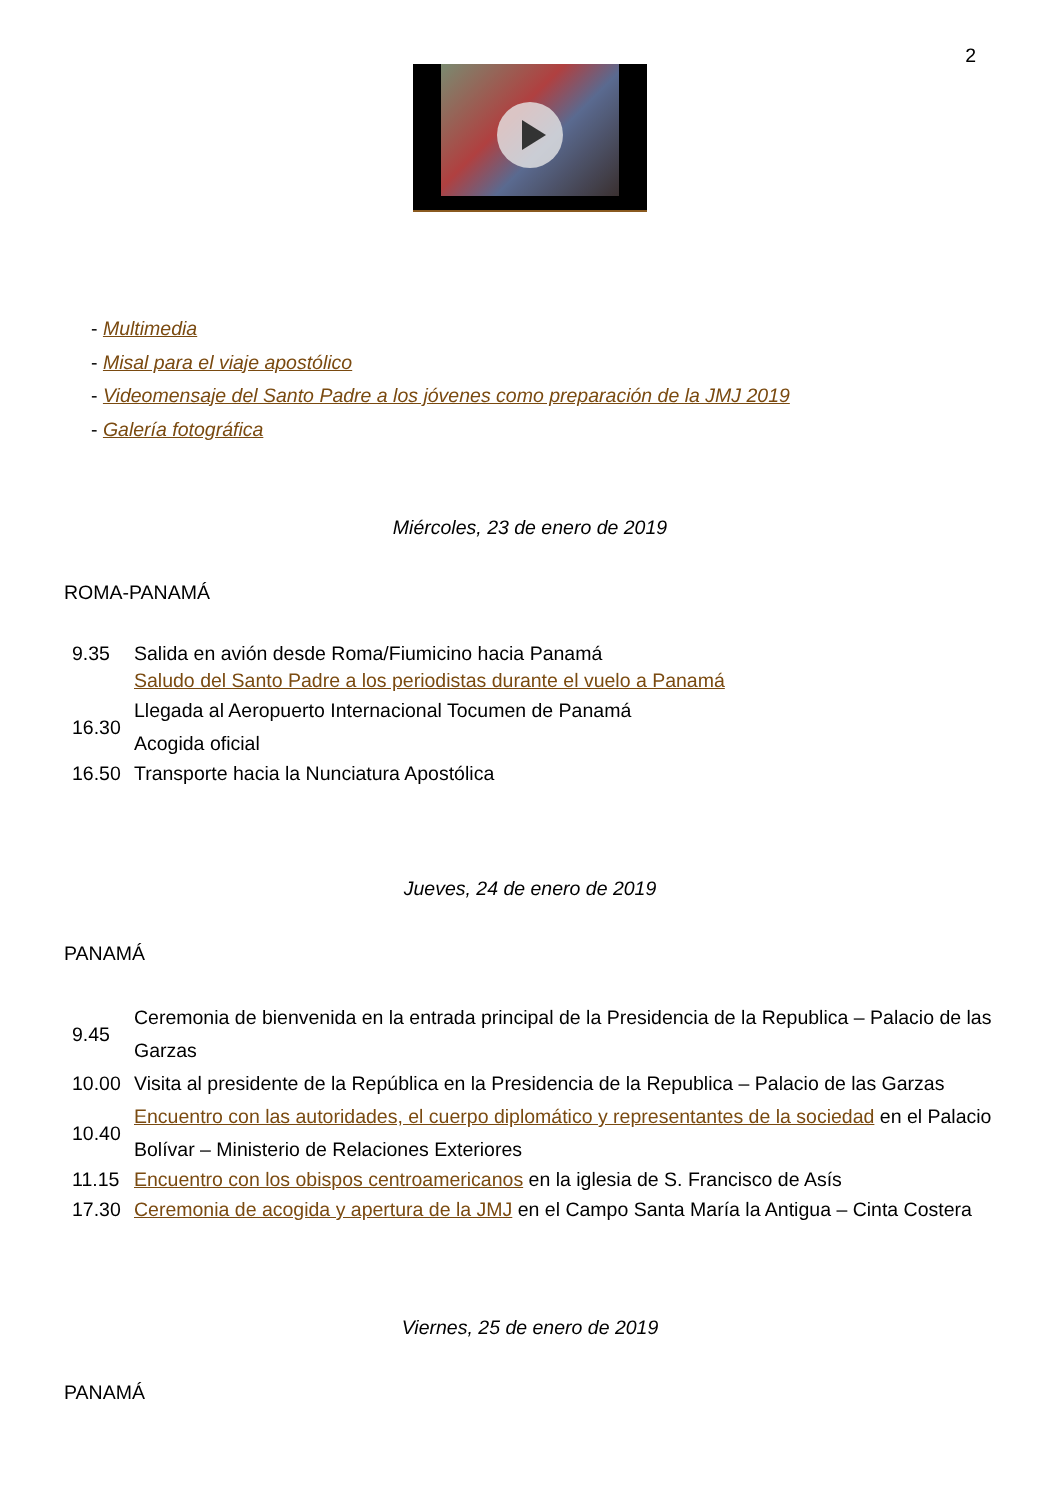2
- Multimedia
- Misal para el viaje apostólico
- Videomensaje del Santo Padre a los jóvenes como preparación de la JMJ 2019
- Galería fotográfica
Miércoles, 23 de enero de 2019
ROMA-PANAMÁ
| 9.35 | Salida en avión desde Roma/Fiumicino hacia Panamá |
| | Saludo del Santo Padre a los periodistas durante el vuelo a Panamá |
| 16.30 | Llegada al Aeropuerto Internacional Tocumen de Panamá Acogida oficial |
| 16.50 | Transporte hacia la Nunciatura Apostólica |
Jueves, 24 de enero de 2019
PANAMÁ
| 9.45 | Ceremonia de bienvenida en la entrada principal de la Presidencia de la Republica – Palacio de las Garzas |
| 10.00 | Visita al presidente de la República en la Presidencia de la Republica – Palacio de las Garzas |
| 10.40 | Encuentro con las autoridades, el cuerpo diplomático y representantes de la sociedad en el Palacio Bolívar – Ministerio de Relaciones Exteriores |
| 11.15 | Encuentro con los obispos centroamericanos en la iglesia de S. Francisco de Asís |
| 17.30 | Ceremonia de acogida y apertura de la JMJ en el Campo Santa María la Antigua – Cinta Costera |
Viernes, 25 de enero de 2019
PANAMÁ